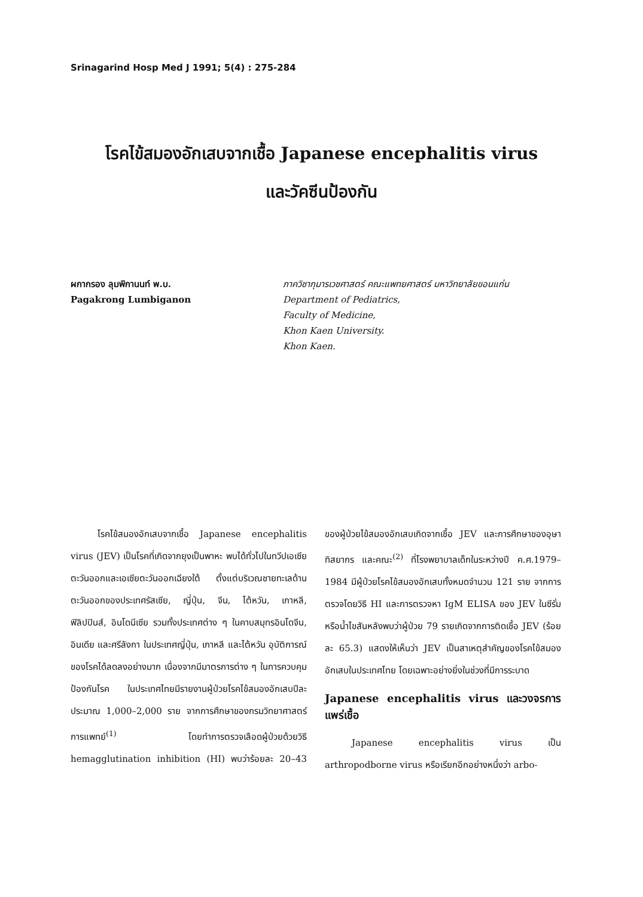Srinagarind Hosp Med J 1991; 5(4) : 275-284
โรคไข้สมองอักเสบจากเชื้อ Japanese encephalitis virus
และวัคซีนป้องกัน
ผกากรอง ลุมพิกานนท์ พ.บ.
Pagakrong Lumbiganon
ภาควิชากุมารเวชศาสตร์ คณะแพทยศาสตร์ มหาวิทยาลัยขอนแก่น
Department of Pediatrics,
Faculty of Medicine,
Khon Kaen University.
Khon Kaen.
โรคไข้สมองอักเสบจากเชื้อ Japanese encephalitis virus (JEV) เป็นโรคที่เกิดจากยุงเป็นพาหะ พบได้ทั่วไปในทวีปเอเซียตะวันออกและเอเซียตะวันออกเฉียงใต้ ตั้งแต่บริเวณชายทะเลด้านตะวันออกของประเทศรัสเซีย, ญี่ปุ่น, จีน, ไต้หวัน, เกาหลี, ฟิลิปปินส์, อินโดนีเซีย รวมทั้งประเทศต่าง ๆ ในคาบสมุทรอินโดจีน, อินเดีย และศรีลังกา ในประเทศญี่ปุ่น, เกาหลี และไต้หวัน อุบัติการณ์ของโรคได้ลดลงอย่างมาก เนื่องจากมีมาตรการต่าง ๆ ในการควบคุมป้องกันโรค ในประเทศไทยมีรายงานผู้ป่วยโรคไข้สมองอักเสบปีละประมาณ 1,000–2,000 ราย จากการศึกษาของกรมวิทยาศาสตร์การแพทย์<sup>(1)</sup> โดยทำการตรวจเลือดผู้ป่วยด้วยวิธี hemagglutination inhibition (HI) พบว่าร้อยละ 20–43 ของผู้ป่วยไข้สมองอักเสบเกิดจากเชื้อ JEV และการศึกษาของอุษา ทิสยากร และคณะ<sup>(2)</sup> ที่โรงพยาบาลเด็กในระหว่างปี ค.ศ.1979–1984 มีผู้ป่วยโรคไข้สมองอักเสบทั้งหมดจำนวน 121 ราย จากการตรวจโดยวิธี HI และการตรวจหา IgM ELISA ของ JEV ในซีรั่มหรือน้ำไขสันหลังพบว่าผู้ป่วย 79 รายเกิดจากการติดเชื้อ JEV (ร้อยละ 65.3) แสดงให้เห็นว่า JEV เป็นสาเหตุสำคัญของโรคไข้สมองอักเสบในประเทศไทย โดยเฉพาะอย่างยิ่งในช่วงที่มีการระบาด
Japanese encephalitis virus และวงจรการแพร่เชื้อ
Japanese encephalitis virus เป็น arthropodborne virus หรือเรียกอีกอย่างหนึ่งว่า arbo-